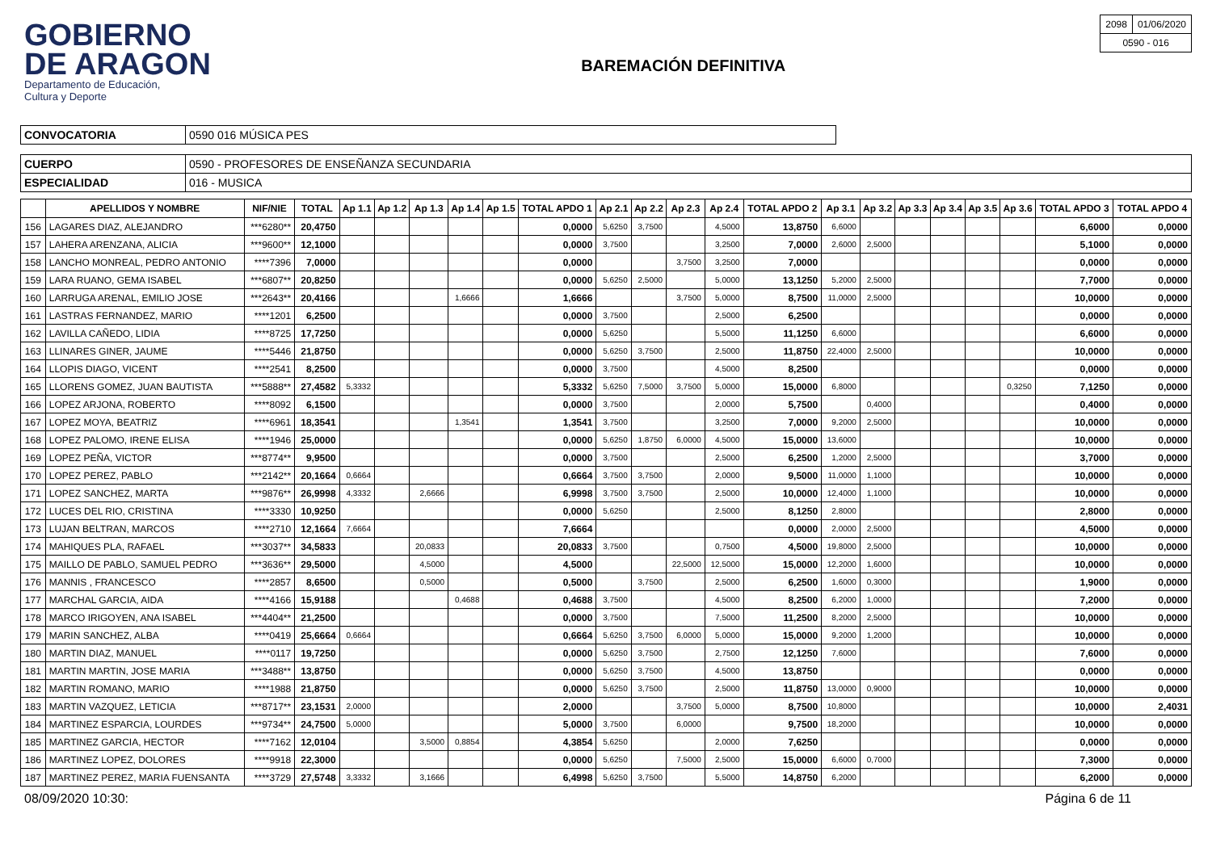GOBIERNO
DE ARAGON
Departamento de Educación,
Cultura y Deporte
BAREMACIÓN DEFINITIVA
| 2098 | 01/06/2020 |
| 0590 - 016 | |
| CONVOCATORIA | 0590 016 MÚSICA PES |
| CUERPO | 0590 - PROFESORES DE ENSEÑANZA SECUNDARIA |
| ESPECIALIDAD | 016 - MUSICA |
| | APELLIDOS Y NOMBRE | NIF/NIE | TOTAL | Ap 1.1 | Ap 1.2 | Ap 1.3 | Ap 1.4 | Ap 1.5 | TOTAL APDO 1 | Ap 2.1 | Ap 2.2 | Ap 2.3 | Ap 2.4 | TOTAL APDO 2 | Ap 3.1 | Ap 3.2 | Ap 3.3 | Ap 3.4 | Ap 3.5 | Ap 3.6 | TOTAL APDO 3 | TOTAL APDO 4 |
| --- | --- | --- | --- | --- | --- | --- | --- | --- | --- | --- | --- | --- | --- | --- | --- | --- | --- | --- | --- | --- | --- | --- |
| 156 | LAGARES DIAZ, ALEJANDRO | ***6280** | 20,4750 | | | | | | 0,0000 | 5,6250 | 3,7500 | | 4,5000 | 13,8750 | 6,6000 | | | | | | 6,6000 | 0,0000 |
| 157 | LAHERA ARENZANA, ALICIA | ***9600** | 12,1000 | | | | | | 0,0000 | 3,7500 | | | 3,2500 | 7,0000 | 2,6000 | 2,5000 | | | | | 5,1000 | 0,0000 |
| 158 | LANCHO MONREAL, PEDRO ANTONIO | ****7396 | 7,0000 | | | | | | 0,0000 | | | 3,7500 | 3,2500 | 7,0000 | | | | | | | 0,0000 | 0,0000 |
| 159 | LARA RUANO, GEMA ISABEL | ***6807** | 20,8250 | | | | | | 0,0000 | 5,6250 | 2,5000 | | 5,0000 | 13,1250 | 5,2000 | 2,5000 | | | | | 7,7000 | 0,0000 |
| 160 | LARRUGA ARENAL, EMILIO JOSE | ***2643** | 20,4166 | | | | 1,6666 | | 1,6666 | | | 3,7500 | 5,0000 | 8,7500 | 11,0000 | 2,5000 | | | | | 10,0000 | 0,0000 |
| 161 | LASTRAS FERNANDEZ, MARIO | ****1201 | 6,2500 | | | | | | 0,0000 | 3,7500 | | | 2,5000 | 6,2500 | | | | | | | 0,0000 | 0,0000 |
| 162 | LAVILLA CAÑEDO, LIDIA | ****8725 | 17,7250 | | | | | | 0,0000 | 5,6250 | | | 5,5000 | 11,1250 | 6,6000 | | | | | | 6,6000 | 0,0000 |
| 163 | LLINARES GINER, JAUME | ****5446 | 21,8750 | | | | | | 0,0000 | 5,6250 | 3,7500 | | 2,5000 | 11,8750 | 22,4000 | 2,5000 | | | | | 10,0000 | 0,0000 |
| 164 | LLOPIS DIAGO, VICENT | ****2541 | 8,2500 | | | | | | 0,0000 | 3,7500 | | | 4,5000 | 8,2500 | | | | | | | 0,0000 | 0,0000 |
| 165 | LLORENS GOMEZ, JUAN BAUTISTA | ***5888** | 27,4582 | 5,3332 | | | | | 5,3332 | 5,6250 | 7,5000 | 3,7500 | 5,0000 | 15,0000 | 6,8000 | | | | | 0,3250 | 7,1250 | 0,0000 |
| 166 | LOPEZ ARJONA, ROBERTO | ****8092 | 6,1500 | | | | | | 0,0000 | 3,7500 | | | 2,0000 | 5,7500 | | 0,4000 | | | | | 0,4000 | 0,0000 |
| 167 | LOPEZ MOYA, BEATRIZ | ****6961 | 18,3541 | | | | 1,3541 | | 1,3541 | 3,7500 | | | 3,2500 | 7,0000 | 9,2000 | 2,5000 | | | | | 10,0000 | 0,0000 |
| 168 | LOPEZ PALOMO, IRENE ELISA | ****1946 | 25,0000 | | | | | | 0,0000 | 5,6250 | 1,8750 | 6,0000 | 4,5000 | 15,0000 | 13,6000 | | | | | | 10,0000 | 0,0000 |
| 169 | LOPEZ PEÑA, VICTOR | ***8774** | 9,9500 | | | | | | 0,0000 | 3,7500 | | | 2,5000 | 6,2500 | 1,2000 | 2,5000 | | | | | 3,7000 | 0,0000 |
| 170 | LOPEZ PEREZ, PABLO | ***2142** | 20,1664 | 0,6664 | | | | | 0,6664 | 3,7500 | 3,7500 | | 2,0000 | 9,5000 | 11,0000 | 1,1000 | | | | | 10,0000 | 0,0000 |
| 171 | LOPEZ SANCHEZ, MARTA | ***9876** | 26,9998 | 4,3332 | | 2,6666 | | | 6,9998 | 3,7500 | 3,7500 | | 2,5000 | 10,0000 | 12,4000 | 1,1000 | | | | | 10,0000 | 0,0000 |
| 172 | LUCES DEL RIO, CRISTINA | ****3330 | 10,9250 | | | | | | 0,0000 | 5,6250 | | | 2,5000 | 8,1250 | 2,8000 | | | | | | 2,8000 | 0,0000 |
| 173 | LUJAN BELTRAN, MARCOS | ****2710 | 12,1664 | 7,6664 | | | | | 7,6664 | | | | | 0,0000 | 2,0000 | 2,5000 | | | | | 4,5000 | 0,0000 |
| 174 | MAHIQUES PLA, RAFAEL | ***3037** | 34,5833 | | | 20,0833 | | | 20,0833 | 3,7500 | | | 0,7500 | 4,5000 | 19,8000 | 2,5000 | | | | | 10,0000 | 0,0000 |
| 175 | MAILLO DE PABLO, SAMUEL PEDRO | ***3636** | 29,5000 | | | 4,5000 | | | 4,5000 | | | 22,5000 | 12,5000 | 15,0000 | 12,2000 | 1,6000 | | | | | 10,0000 | 0,0000 |
| 176 | MANNIS , FRANCESCO | ****2857 | 8,6500 | | | 0,5000 | | | 0,5000 | | 3,7500 | | 2,5000 | 6,2500 | 1,6000 | 0,3000 | | | | | 1,9000 | 0,0000 |
| 177 | MARCHAL GARCIA, AIDA | ****4166 | 15,9188 | | | | 0,4688 | | 0,4688 | 3,7500 | | | 4,5000 | 8,2500 | 6,2000 | 1,0000 | | | | | 7,2000 | 0,0000 |
| 178 | MARCO IRIGOYEN, ANA ISABEL | ***4404** | 21,2500 | | | | | | 0,0000 | 3,7500 | | | 7,5000 | 11,2500 | 8,2000 | 2,5000 | | | | | 10,0000 | 0,0000 |
| 179 | MARIN SANCHEZ, ALBA | ****0419 | 25,6664 | 0,6664 | | | | | 0,6664 | 5,6250 | 3,7500 | 6,0000 | 5,0000 | 15,0000 | 9,2000 | 1,2000 | | | | | 10,0000 | 0,0000 |
| 180 | MARTIN DIAZ, MANUEL | ****0117 | 19,7250 | | | | | | 0,0000 | 5,6250 | 3,7500 | | 2,7500 | 12,1250 | 7,6000 | | | | | | 7,6000 | 0,0000 |
| 181 | MARTIN MARTIN, JOSE MARIA | ***3488** | 13,8750 | | | | | | 0,0000 | 5,6250 | 3,7500 | | 4,5000 | 13,8750 | | | | | | | 0,0000 | 0,0000 |
| 182 | MARTIN ROMANO, MARIO | ****1988 | 21,8750 | | | | | | 0,0000 | 5,6250 | 3,7500 | | 2,5000 | 11,8750 | 13,0000 | 0,9000 | | | | | 10,0000 | 0,0000 |
| 183 | MARTIN VAZQUEZ, LETICIA | ***8717** | 23,1531 | 2,0000 | | | | | 2,0000 | | | 3,7500 | 5,0000 | 8,7500 | 10,8000 | | | | | | 10,0000 | 2,4031 |
| 184 | MARTINEZ ESPARCIA, LOURDES | ***9734** | 24,7500 | 5,0000 | | | | | 5,0000 | 3,7500 | | 6,0000 | | 9,7500 | 18,2000 | | | | | | 10,0000 | 0,0000 |
| 185 | MARTINEZ GARCIA, HECTOR | ****7162 | 12,0104 | | | 3,5000 | 0,8854 | | 4,3854 | 5,6250 | | | 2,0000 | 7,6250 | | | | | | | 0,0000 | 0,0000 |
| 186 | MARTINEZ LOPEZ, DOLORES | ****9918 | 22,3000 | | | | | | 0,0000 | 5,6250 | | 7,5000 | 2,5000 | 15,0000 | 6,6000 | 0,7000 | | | | | 7,3000 | 0,0000 |
| 187 | MARTINEZ PEREZ, MARIA FUENSANTA | ****3729 | 27,5748 | 3,3332 | | 3,1666 | | | 6,4998 | 5,6250 | 3,7500 | | 5,5000 | 14,8750 | 6,2000 | | | | | | 6,2000 | 0,0000 |
08/09/2020 10:30: Página 6 de 11